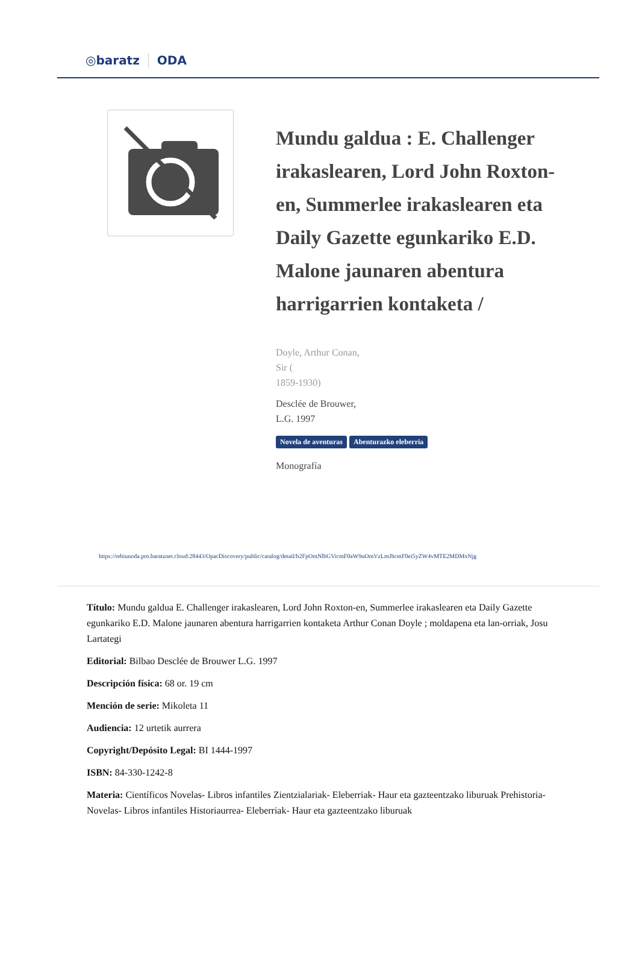◎baratz ODA
Mundu galdua : E. Challenger irakaslearen, Lord John Roxton-en, Summerlee irakaslearen eta Daily Gazette egunkariko E.D. Malone jaunaren abentura harrigarrien kontaketa /
Doyle, Arthur Conan,
Sir (
1859-1930)
Desclée de Brouwer,
L.G. 1997
Novela de aventuras Abenturazko eleberria
Monografía
https://rebiunoda.pro.baratznet.cloud:28443/OpacDiscovery/public/catalog/detail/b2FpOmNlbGVicmF0aW9uOmVzLmJhcmF0ei5yZW4vMTE2MDMxNjg
Título: Mundu galdua E. Challenger irakaslearen, Lord John Roxton-en, Summerlee irakaslearen eta Daily Gazette egunkariko E.D. Malone jaunaren abentura harrigarrien kontaketa Arthur Conan Doyle ; moldapena eta lan-orriak, Josu Lartategi
Editorial: Bilbao Desclée de Brouwer L.G. 1997
Descripción física: 68 or. 19 cm
Mención de serie: Mikoleta 11
Audiencia: 12 urtetik aurrera
Copyright/Depósito Legal: BI 1444-1997
ISBN: 84-330-1242-8
Materia: Científicos Novelas- Libros infantiles Zientzialariak- Eleberriak- Haur eta gazteentzako liburuak Prehistoria- Novelas- Libros infantiles Historiaurrea- Eleberriak- Haur eta gazteentzako liburuak